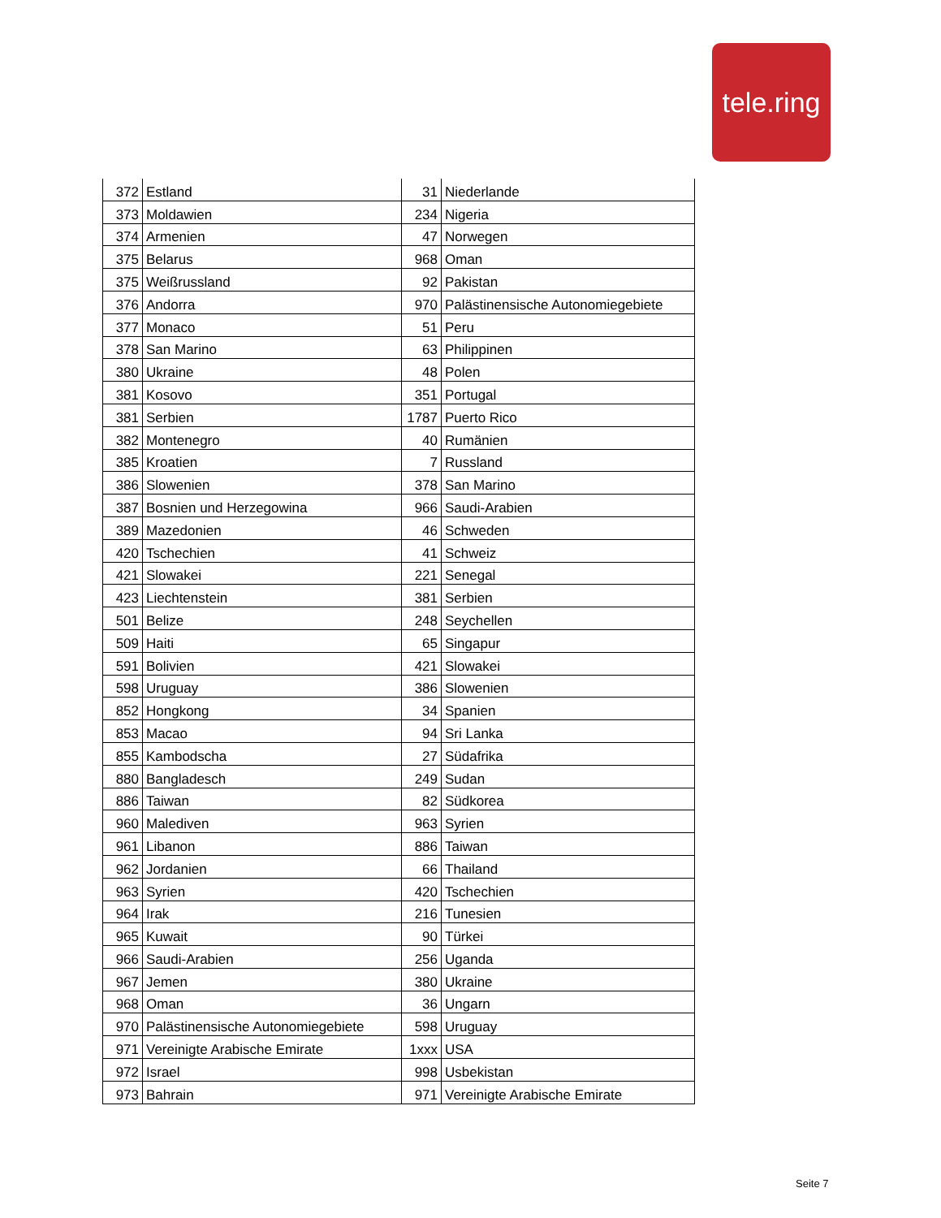tele.ring
| 372 | Estland | 31 | Niederlande |
| 373 | Moldawien | 234 | Nigeria |
| 374 | Armenien | 47 | Norwegen |
| 375 | Belarus | 968 | Oman |
| 375 | Weißrussland | 92 | Pakistan |
| 376 | Andorra | 970 | Palästinensische Autonomiegebiete |
| 377 | Monaco | 51 | Peru |
| 378 | San Marino | 63 | Philippinen |
| 380 | Ukraine | 48 | Polen |
| 381 | Kosovo | 351 | Portugal |
| 381 | Serbien | 1787 | Puerto Rico |
| 382 | Montenegro | 40 | Rumänien |
| 385 | Kroatien | 7 | Russland |
| 386 | Slowenien | 378 | San Marino |
| 387 | Bosnien und Herzegowina | 966 | Saudi-Arabien |
| 389 | Mazedonien | 46 | Schweden |
| 420 | Tschechien | 41 | Schweiz |
| 421 | Slowakei | 221 | Senegal |
| 423 | Liechtenstein | 381 | Serbien |
| 501 | Belize | 248 | Seychellen |
| 509 | Haiti | 65 | Singapur |
| 591 | Bolivien | 421 | Slowakei |
| 598 | Uruguay | 386 | Slowenien |
| 852 | Hongkong | 34 | Spanien |
| 853 | Macao | 94 | Sri Lanka |
| 855 | Kambodscha | 27 | Südafrika |
| 880 | Bangladesch | 249 | Sudan |
| 886 | Taiwan | 82 | Südkorea |
| 960 | Malediven | 963 | Syrien |
| 961 | Libanon | 886 | Taiwan |
| 962 | Jordanien | 66 | Thailand |
| 963 | Syrien | 420 | Tschechien |
| 964 | Irak | 216 | Tunesien |
| 965 | Kuwait | 90 | Türkei |
| 966 | Saudi-Arabien | 256 | Uganda |
| 967 | Jemen | 380 | Ukraine |
| 968 | Oman | 36 | Ungarn |
| 970 | Palästinensische Autonomiegebiete | 598 | Uruguay |
| 971 | Vereinigte Arabische Emirate | 1xxx | USA |
| 972 | Israel | 998 | Usbekistan |
| 973 | Bahrain | 971 | Vereinigte Arabische Emirate |
Seite 7